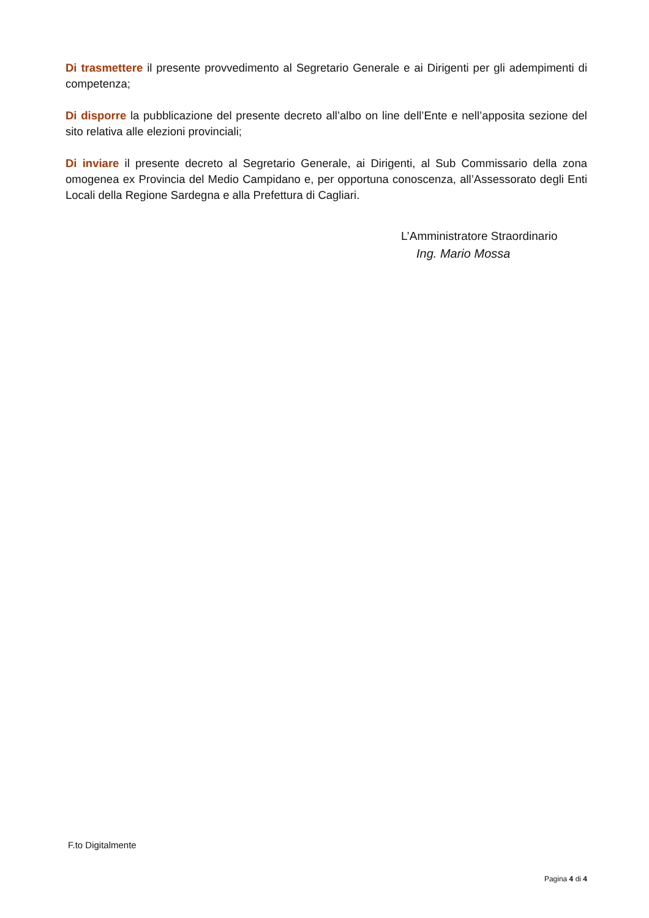Di trasmettere il presente provvedimento al Segretario Generale e ai Dirigenti per gli adempimenti di competenza;
Di disporre la pubblicazione del presente decreto all’albo on line dell’Ente e nell’apposita sezione del sito relativa alle elezioni provinciali;
Di inviare il presente decreto al Segretario Generale, ai Dirigenti, al Sub Commissario della zona omogenea ex Provincia del Medio Campidano e, per opportuna conoscenza, all’Assessorato degli Enti Locali della Regione Sardegna e alla Prefettura di Cagliari.
L’Amministratore Straordinario
Ing. Mario Mossa
F.to Digitalmente
Pagina 4 di 4